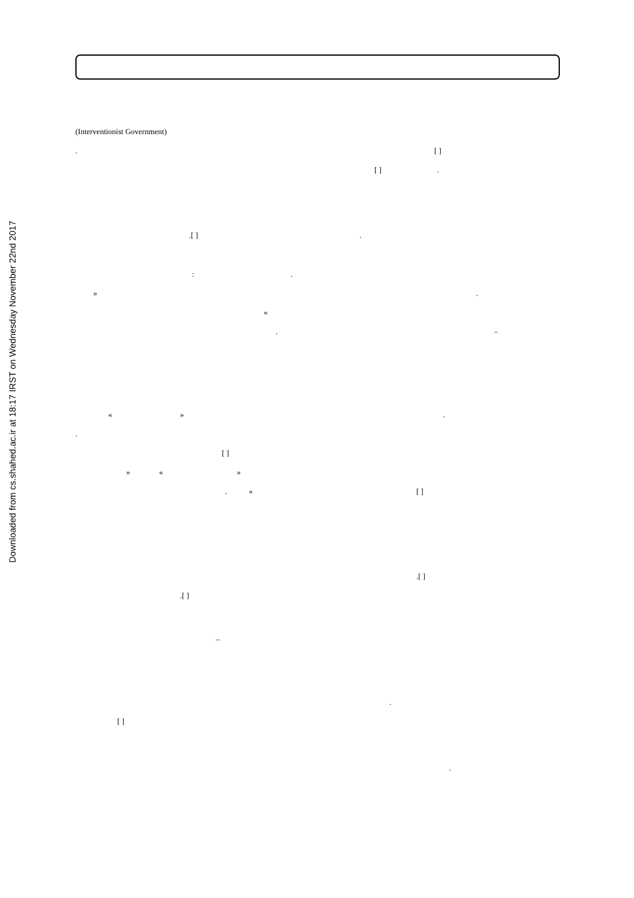Downloaded from cs.shahed.ac.ir at 18:17 IRST on Wednesday November 22nd 2017
(Interventionist Government) . [ ]
[ ].
.[ ].
:.
».
« . –
« ».
. [ ]
» « »
. « [ ]
.[ ]
.[ ]
–
.
[ ]
.